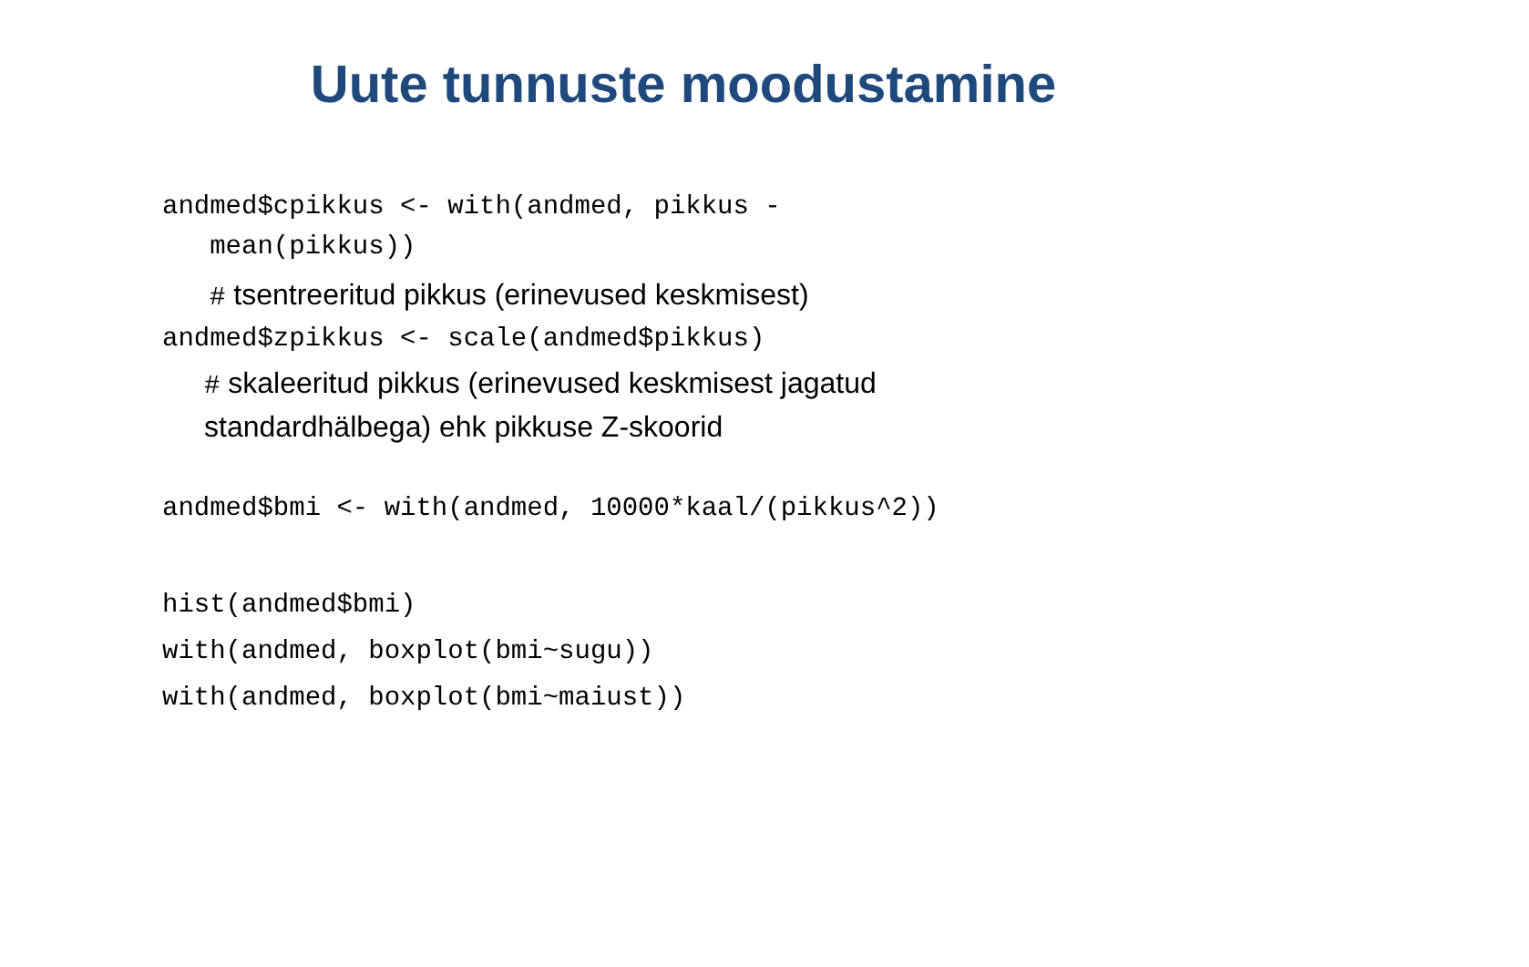Uute tunnuste moodustamine
andmed$cpikkus <- with(andmed, pikkus - mean(pikkus))
# tsentreeritud pikkus (erinevused keskmisest)
andmed$zpikkus <- scale(andmed$pikkus)
# skaleeritud pikkus (erinevused keskmisest jagatud
standardhälbega) ehk pikkuse Z-skoorid
andmed$bmi <- with(andmed, 10000*kaal/(pikkus^2))
hist(andmed$bmi) with(andmed, boxplot(bmi~sugu)) with(andmed, boxplot(bmi~maiust))